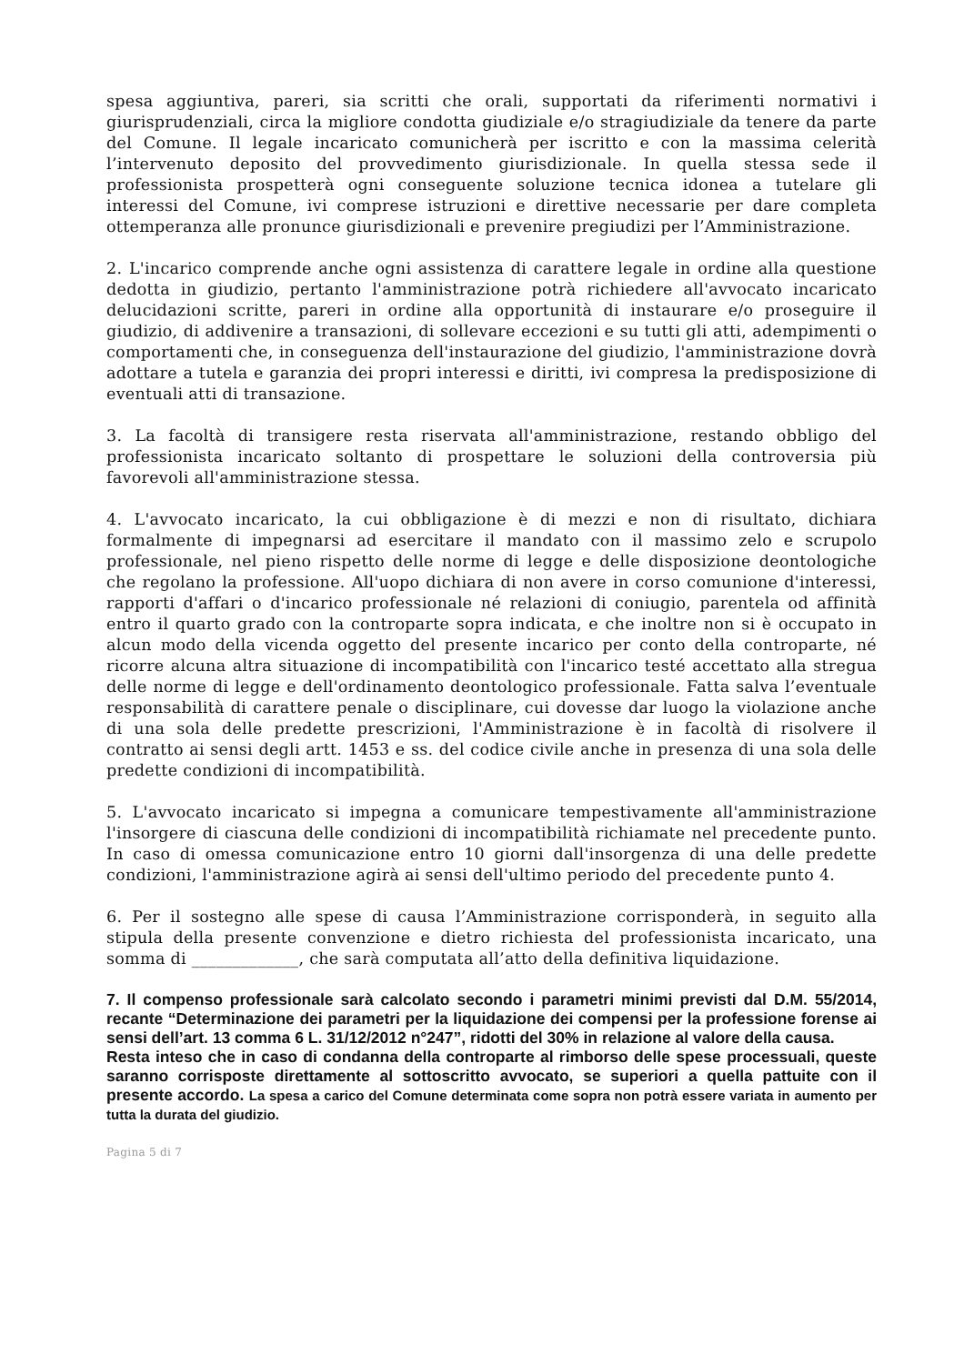spesa aggiuntiva, pareri, sia scritti che orali, supportati da riferimenti normativi i giurisprudenziali, circa la migliore condotta giudiziale e/o stragiudiziale da tenere da parte del Comune. Il legale incaricato comunicherà per iscritto e con la massima celerità l’intervenuto deposito del provvedimento giurisdizionale. In quella stessa sede il professionista prospetterà ogni conseguente soluzione tecnica idonea a tutelare gli interessi del Comune, ivi comprese istruzioni e direttive necessarie per dare completa ottemperanza alle pronunce giurisdizionali e prevenire pregiudizi per l’Amministrazione.
2. L'incarico comprende anche ogni assistenza di carattere legale in ordine alla questione dedotta in giudizio, pertanto l'amministrazione potrà richiedere all'avvocato incaricato delucidazioni scritte, pareri in ordine alla opportunità di instaurare e/o proseguire il giudizio, di addivenire a transazioni, di sollevare eccezioni e su tutti gli atti, adempimenti o comportamenti che, in conseguenza dell'instaurazione del giudizio, l'amministrazione dovrà adottare a tutela e garanzia dei propri interessi e diritti, ivi compresa la predisposizione di eventuali atti di transazione.
3. La facoltà di transigere resta riservata all'amministrazione, restando obbligo del professionista incaricato soltanto di prospettare le soluzioni della controversia più favorevoli all'amministrazione stessa.
4. L'avvocato incaricato, la cui obbligazione è di mezzi e non di risultato, dichiara formalmente di impegnarsi ad esercitare il mandato con il massimo zelo e scrupolo professionale, nel pieno rispetto delle norme di legge e delle disposizione deontologiche che regolano la professione. All'uopo dichiara di non avere in corso comunione d'interessi, rapporti d'affari o d'incarico professionale né relazioni di coniugio, parentela od affinità entro il quarto grado con la controparte sopra indicata, e che inoltre non si è occupato in alcun modo della vicenda oggetto del presente incarico per conto della controparte, né ricorre alcuna altra situazione di incompatibilità con l'incarico testé accettato alla stregua delle norme di legge e dell'ordinamento deontologico professionale. Fatta salva l’eventuale responsabilità di carattere penale o disciplinare, cui dovesse dar luogo la violazione anche di una sola delle predette prescrizioni, l'Amministrazione è in facoltà di risolvere il contratto ai sensi degli artt. 1453 e ss. del codice civile anche in presenza di una sola delle predette condizioni di incompatibilità.
5. L'avvocato incaricato si impegna a comunicare tempestivamente all'amministrazione l'insorgere di ciascuna delle condizioni di incompatibilità richiamate nel precedente punto. In caso di omessa comunicazione entro 10 giorni dall'insorgenza di una delle predette condizioni, l'amministrazione agirà ai sensi dell'ultimo periodo del precedente punto 4.
6. Per il sostegno alle spese di causa l’Amministrazione corrisponderà, in seguito alla stipula della presente convenzione e dietro richiesta del professionista incaricato, una somma di _____________, che sarà computata all’atto della definitiva liquidazione.
7. Il compenso professionale sarà calcolato secondo i parametri minimi previsti dal D.M. 55/2014, recante “Determinazione dei parametri per la liquidazione dei compensi per la professione forense ai sensi dell’art. 13 comma 6 L. 31/12/2012 n°247”, ridotti del 30% in relazione al valore della causa.
Resta inteso che in caso di condanna della controparte al rimborso delle spese processuali, queste saranno corrisposte direttamente al sottoscritto avvocato, se superiori a quella pattuite con il presente accordo. La spesa a carico del Comune determinata come sopra non potrà essere variata in aumento per tutta la durata del giudizio.
Pagina 5 di 7